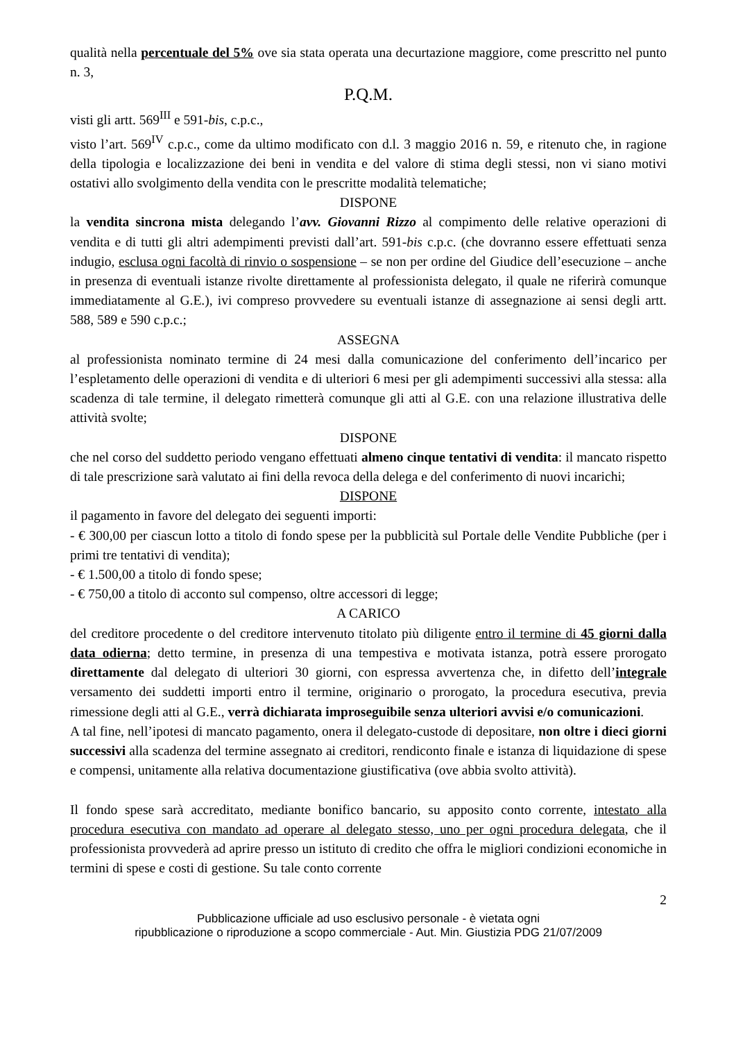qualità nella percentuale del 5% ove sia stata operata una decurtazione maggiore, come prescritto nel punto n. 3,
P.Q.M.
visti gli artt. 569<sup>III</sup> e 591-bis, c.p.c.,
visto l’art. 569<sup>IV</sup> c.p.c., come da ultimo modificato con d.l. 3 maggio 2016 n. 59, e ritenuto che, in ragione della tipologia e localizzazione dei beni in vendita e del valore di stima degli stessi, non vi siano motivi ostativi allo svolgimento della vendita con le prescritte modalità telematiche;
DISPONE
la vendita sincrona mista delegando l’avv. Giovanni Rizzo al compimento delle relative operazioni di vendita e di tutti gli altri adempimenti previsti dall’art. 591-bis c.p.c. (che dovranno essere effettuati senza indugio, esclusa ogni facoltà di rinvio o sospensione – se non per ordine del Giudice dell’esecuzione – anche in presenza di eventuali istanze rivolte direttamente al professionista delegato, il quale ne riferirà comunque immediatamente al G.E.), ivi compreso provvedere su eventuali istanze di assegnazione ai sensi degli artt. 588, 589 e 590 c.p.c.;
ASSEGNA
al professionista nominato termine di 24 mesi dalla comunicazione del conferimento dell’incarico per l’espletamento delle operazioni di vendita e di ulteriori 6 mesi per gli adempimenti successivi alla stessa: alla scadenza di tale termine, il delegato rimetterà comunque gli atti al G.E. con una relazione illustrativa delle attività svolte;
DISPONE
che nel corso del suddetto periodo vengano effettuati almeno cinque tentativi di vendita: il mancato rispetto di tale prescrizione sarà valutato ai fini della revoca della delega e del conferimento di nuovi incarichi;
DISPONE
il pagamento in favore del delegato dei seguenti importi:
- € 300,00 per ciascun lotto a titolo di fondo spese per la pubblicità sul Portale delle Vendite Pubbliche (per i primi tre tentativi di vendita);
- € 1.500,00 a titolo di fondo spese;
- € 750,00 a titolo di acconto sul compenso, oltre accessori di legge;
A CARICO
del creditore procedente o del creditore intervenuto titolato più diligente entro il termine di 45 giorni dalla data odierna; detto termine, in presenza di una tempestiva e motivata istanza, potrà essere prorogato direttamente dal delegato di ulteriori 30 giorni, con espressa avvertenza che, in difetto dell’integrale versamento dei suddetti importi entro il termine, originario o prorogato, la procedura esecutiva, previa rimessione degli atti al G.E., verrà dichiarata improseguibile senza ulteriori avvisi e/o comunicazioni.
A tal fine, nell’ipotesi di mancato pagamento, onera il delegato-custode di depositare, non oltre i dieci giorni successivi alla scadenza del termine assegnato ai creditori, rendiconto finale e istanza di liquidazione di spese e compensi, unitamente alla relativa documentazione giustificativa (ove abbia svolto attività).
Il fondo spese sarà accreditato, mediante bonifico bancario, su apposito conto corrente, intestato alla procedura esecutiva con mandato ad operare al delegato stesso, uno per ogni procedura delegata, che il professionista provvederà ad aprire presso un istituto di credito che offra le migliori condizioni economiche in termini di spese e costi di gestione. Su tale conto corrente
2
Pubblicazione ufficiale ad uso esclusivo personale - è vietata ogni
ripubblicazione o riproduzione a scopo commerciale - Aut. Min. Giustizia PDG 21/07/2009